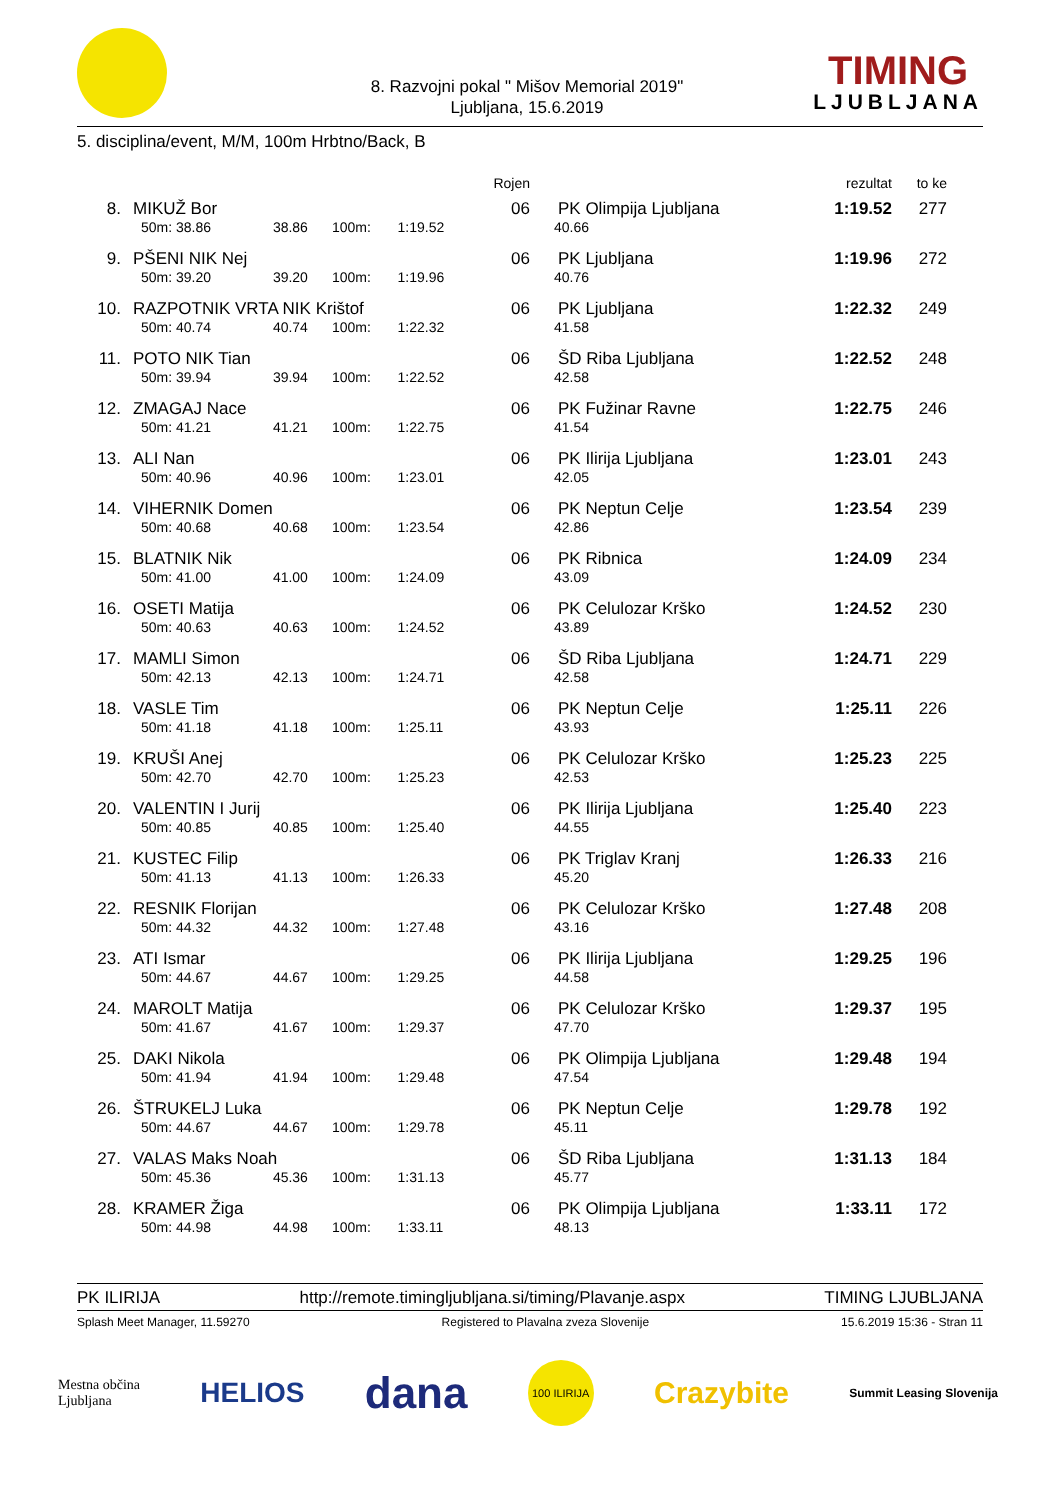8. Razvojni pokal " Mišov Memorial 2019"
Ljubljana, 15.6.2019
TIMING
LJUBLJANA
5. disciplina/event, M/M, 100m Hrbtno/Back, B
| | | | | | Rojen | | rezultat | to ke |
| 8. | MIKUŽ Bor | | | | 06 | PK Olimpija Ljubljana | 1:19.52 | 277 |
| | 50m: 38.86 | 38.86 | 100m: | 1:19.52 | | 40.66 | | |
| 9. | PŠENI NIK Nej | | | | 06 | PK Ljubljana | 1:19.96 | 272 |
| | 50m: 39.20 | 39.20 | 100m: | 1:19.96 | | 40.76 | | |
| 10. | RAZPOTNIK VRTA NIK Krištof | | | | 06 | PK Ljubljana | 1:22.32 | 249 |
| | 50m: 40.74 | 40.74 | 100m: | 1:22.32 | | 41.58 | | |
| 11. | POTO NIK Tian | | | | 06 | ŠD Riba Ljubljana | 1:22.52 | 248 |
| | 50m: 39.94 | 39.94 | 100m: | 1:22.52 | | 42.58 | | |
| 12. | ZMAGAJ Nace | | | | 06 | PK Fužinar Ravne | 1:22.75 | 246 |
| | 50m: 41.21 | 41.21 | 100m: | 1:22.75 | | 41.54 | | |
| 13. | ALI Nan | | | | 06 | PK Ilirija Ljubljana | 1:23.01 | 243 |
| | 50m: 40.96 | 40.96 | 100m: | 1:23.01 | | 42.05 | | |
| 14. | VIHERNIK Domen | | | | 06 | PK Neptun Celje | 1:23.54 | 239 |
| | 50m: 40.68 | 40.68 | 100m: | 1:23.54 | | 42.86 | | |
| 15. | BLATNIK Nik | | | | 06 | PK Ribnica | 1:24.09 | 234 |
| | 50m: 41.00 | 41.00 | 100m: | 1:24.09 | | 43.09 | | |
| 16. | OSETI Matija | | | | 06 | PK Celulozar Krško | 1:24.52 | 230 |
| | 50m: 40.63 | 40.63 | 100m: | 1:24.52 | | 43.89 | | |
| 17. | MAMLI Simon | | | | 06 | ŠD Riba Ljubljana | 1:24.71 | 229 |
| | 50m: 42.13 | 42.13 | 100m: | 1:24.71 | | 42.58 | | |
| 18. | VASLE Tim | | | | 06 | PK Neptun Celje | 1:25.11 | 226 |
| | 50m: 41.18 | 41.18 | 100m: | 1:25.11 | | 43.93 | | |
| 19. | KRUŠI Anej | | | | 06 | PK Celulozar Krško | 1:25.23 | 225 |
| | 50m: 42.70 | 42.70 | 100m: | 1:25.23 | | 42.53 | | |
| 20. | VALENTIN I Jurij | | | | 06 | PK Ilirija Ljubljana | 1:25.40 | 223 |
| | 50m: 40.85 | 40.85 | 100m: | 1:25.40 | | 44.55 | | |
| 21. | KUSTEC Filip | | | | 06 | PK Triglav Kranj | 1:26.33 | 216 |
| | 50m: 41.13 | 41.13 | 100m: | 1:26.33 | | 45.20 | | |
| 22. | RESNIK Florijan | | | | 06 | PK Celulozar Krško | 1:27.48 | 208 |
| | 50m: 44.32 | 44.32 | 100m: | 1:27.48 | | 43.16 | | |
| 23. | ATI Ismar | | | | 06 | PK Ilirija Ljubljana | 1:29.25 | 196 |
| | 50m: 44.67 | 44.67 | 100m: | 1:29.25 | | 44.58 | | |
| 24. | MAROLT Matija | | | | 06 | PK Celulozar Krško | 1:29.37 | 195 |
| | 50m: 41.67 | 41.67 | 100m: | 1:29.37 | | 47.70 | | |
| 25. | DAKI Nikola | | | | 06 | PK Olimpija Ljubljana | 1:29.48 | 194 |
| | 50m: 41.94 | 41.94 | 100m: | 1:29.48 | | 47.54 | | |
| 26. | ŠTRUKELJ Luka | | | | 06 | PK Neptun Celje | 1:29.78 | 192 |
| | 50m: 44.67 | 44.67 | 100m: | 1:29.78 | | 45.11 | | |
| 27. | VALAS Maks Noah | | | | 06 | ŠD Riba Ljubljana | 1:31.13 | 184 |
| | 50m: 45.36 | 45.36 | 100m: | 1:31.13 | | 45.77 | | |
| 28. | KRAMER Žiga | | | | 06 | PK Olimpija Ljubljana | 1:33.11 | 172 |
| | 50m: 44.98 | 44.98 | 100m: | 1:33.11 | | 48.13 | | |
PK ILIRIJA http://remote.timingljubljana.si/timing/Plavanje.aspx TIMING LJUBLJANA
Splash Meet Manager, 11.59270 Registered to Plavalna zveza Slovenije 15.6.2019 15:36 - Stran 11
Mestna občina
Ljubljana HELIOS dana 100 ILIRIJA Crazybite Summit Leasing Slovenija